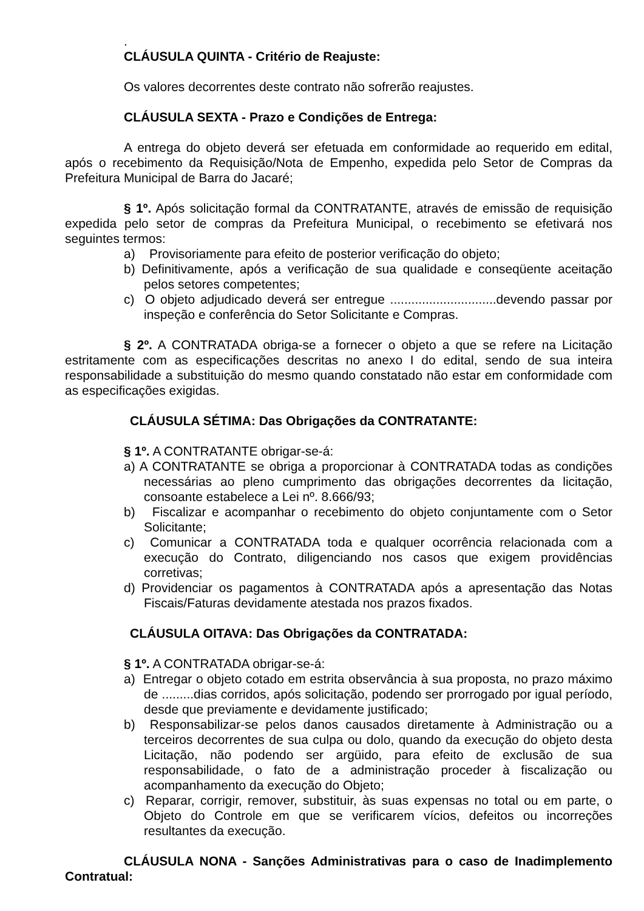.
CLÁUSULA QUINTA - Critério de Reajuste:
Os valores decorrentes deste contrato não sofrerão reajustes.
CLÁUSULA SEXTA - Prazo e Condições de Entrega:
A entrega do objeto deverá ser efetuada em conformidade ao requerido em edital, após o recebimento da Requisição/Nota de Empenho, expedida pelo Setor de Compras da Prefeitura Municipal de Barra do Jacaré;
§ 1º. Após solicitação formal da CONTRATANTE, através de emissão de requisição expedida pelo setor de compras da Prefeitura Municipal, o recebimento se efetivará nos seguintes termos:
a) Provisoriamente para efeito de posterior verificação do objeto;
b) Definitivamente, após a verificação de sua qualidade e conseqüente aceitação pelos setores competentes;
c) O objeto adjudicado deverá ser entregue ..............................devendo passar por inspeção e conferência do Setor Solicitante e Compras.
§ 2º. A CONTRATADA obriga-se a fornecer o objeto a que se refere na Licitação estritamente com as especificações descritas no anexo I do edital, sendo de sua inteira responsabilidade a substituição do mesmo quando constatado não estar em conformidade com as especificações exigidas.
CLÁUSULA SÉTIMA: Das Obrigações da CONTRATANTE:
§ 1º. A CONTRATANTE obrigar-se-á:
a) A CONTRATANTE se obriga a proporcionar à CONTRATADA todas as condições necessárias ao pleno cumprimento das obrigações decorrentes da licitação, consoante estabelece a Lei nº. 8.666/93;
b) Fiscalizar e acompanhar o recebimento do objeto conjuntamente com o Setor Solicitante;
c) Comunicar a CONTRATADA toda e qualquer ocorrência relacionada com a execução do Contrato, diligenciando nos casos que exigem providências corretivas;
d) Providenciar os pagamentos à CONTRATADA após a apresentação das Notas Fiscais/Faturas devidamente atestada nos prazos fixados.
CLÁUSULA OITAVA: Das Obrigações da CONTRATADA:
§ 1º. A CONTRATADA obrigar-se-á:
a) Entregar o objeto cotado em estrita observância à sua proposta, no prazo máximo de .........dias corridos, após solicitação, podendo ser prorrogado por igual período, desde que previamente e devidamente justificado;
b) Responsabilizar-se pelos danos causados diretamente à Administração ou a terceiros decorrentes de sua culpa ou dolo, quando da execução do objeto desta Licitação, não podendo ser argüido, para efeito de exclusão de sua responsabilidade, o fato de a administração proceder à fiscalização ou acompanhamento da execução do Objeto;
c) Reparar, corrigir, remover, substituir, às suas expensas no total ou em parte, o Objeto do Controle em que se verificarem vícios, defeitos ou incorreções resultantes da execução.
CLÁUSULA NONA - Sanções Administrativas para o caso de Inadimplemento Contratual: